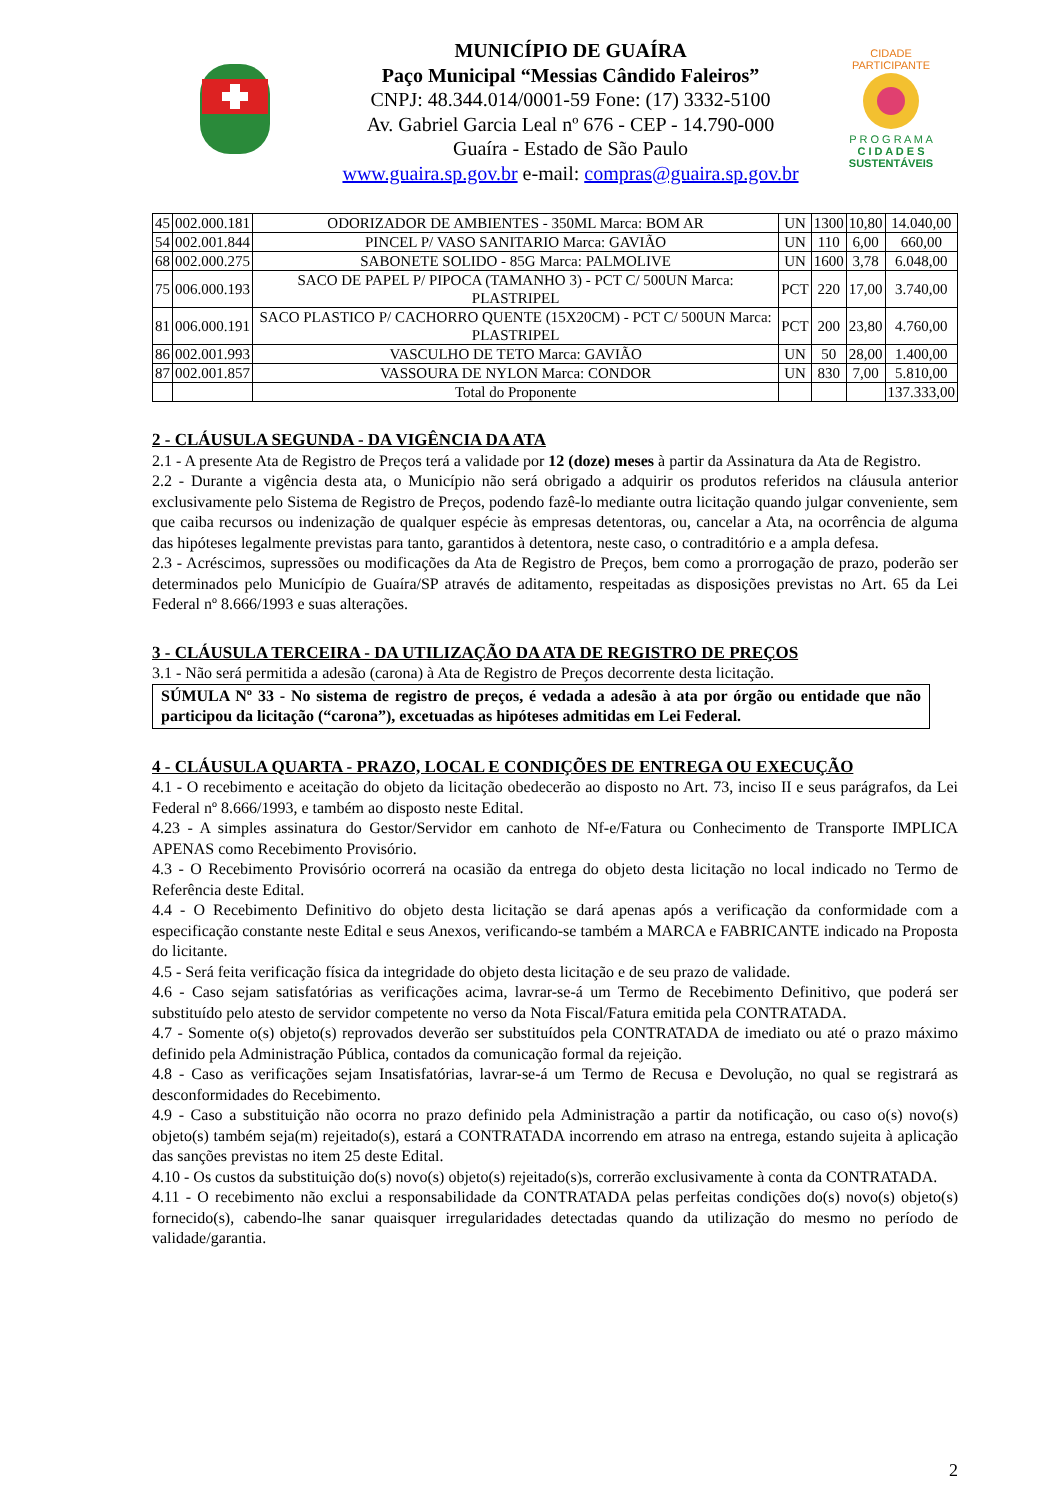MUNICÍPIO DE GUAÍRA
Paço Municipal “Messias Cândido Faleiros”
CNPJ: 48.344.014/0001-59 Fone: (17) 3332-5100
Av. Gabriel Garcia Leal nº 676 - CEP - 14.790-000
Guaíra - Estado de São Paulo
www.guaira.sp.gov.br e-mail: compras@guaira.sp.gov.br
CIDADE PARTICIPANTE
P R O G R A M A
C I D A D E S
SUSTENTÁVEIS
| 45 | 002.000.181 | ODORIZADOR DE AMBIENTES - 350ML Marca: BOM AR | UN | 1300 | 10,80 | 14.040,00 |
| 54 | 002.001.844 | PINCEL P/ VASO SANITARIO Marca: GAVIÃO | UN | 110 | 6,00 | 660,00 |
| 68 | 002.000.275 | SABONETE SOLIDO - 85G Marca: PALMOLIVE | UN | 1600 | 3,78 | 6.048,00 |
| 75 | 006.000.193 | SACO DE PAPEL P/ PIPOCA (TAMANHO 3) - PCT C/ 500UN Marca: PLASTRIPEL | PCT | 220 | 17,00 | 3.740,00 |
| 81 | 006.000.191 | SACO PLASTICO P/ CACHORRO QUENTE (15X20CM) - PCT C/ 500UN Marca: PLASTRIPEL | PCT | 200 | 23,80 | 4.760,00 |
| 86 | 002.001.993 | VASCULHO DE TETO Marca: GAVIÃO | UN | 50 | 28,00 | 1.400,00 |
| 87 | 002.001.857 | VASSOURA DE NYLON Marca: CONDOR | UN | 830 | 7,00 | 5.810,00 |
| | | Total do Proponente | | | | 137.333,00 |
2 - CLÁUSULA SEGUNDA - DA VIGÊNCIA DA ATA
2.1 - A presente Ata de Registro de Preços terá a validade por 12 (doze) meses à partir da Assinatura da Ata de Registro.
2.2 - Durante a vigência desta ata, o Município não será obrigado a adquirir os produtos referidos na cláusula anterior exclusivamente pelo Sistema de Registro de Preços, podendo fazê-lo mediante outra licitação quando julgar conveniente, sem que caiba recursos ou indenização de qualquer espécie às empresas detentoras, ou, cancelar a Ata, na ocorrência de alguma das hipóteses legalmente previstas para tanto, garantidos à detentora, neste caso, o contraditório e a ampla defesa.
2.3 - Acréscimos, supressões ou modificações da Ata de Registro de Preços, bem como a prorrogação de prazo, poderão ser determinados pelo Município de Guaíra/SP através de aditamento, respeitadas as disposições previstas no Art. 65 da Lei Federal nº 8.666/1993 e suas alterações.
3 - CLÁUSULA TERCEIRA - DA UTILIZAÇÃO DA ATA DE REGISTRO DE PREÇOS
3.1 - Não será permitida a adesão (carona) à Ata de Registro de Preços decorrente desta licitação.
SÚMULA Nº 33 - No sistema de registro de preços, é vedada a adesão à ata por órgão ou entidade que não participou da licitação (“carona”), excetuadas as hipóteses admitidas em Lei Federal.
4 - CLÁUSULA QUARTA - PRAZO, LOCAL E CONDIÇÕES DE ENTREGA OU EXECUÇÃO
4.1 - O recebimento e aceitação do objeto da licitação obedecerão ao disposto no Art. 73, inciso II e seus parágrafos, da Lei Federal nº 8.666/1993, e também ao disposto neste Edital.
4.23 - A simples assinatura do Gestor/Servidor em canhoto de Nf-e/Fatura ou Conhecimento de Transporte IMPLICA APENAS como Recebimento Provisório.
4.3 - O Recebimento Provisório ocorrerá na ocasião da entrega do objeto desta licitação no local indicado no Termo de Referência deste Edital.
4.4 - O Recebimento Definitivo do objeto desta licitação se dará apenas após a verificação da conformidade com a especificação constante neste Edital e seus Anexos, verificando-se também a MARCA e FABRICANTE indicado na Proposta do licitante.
4.5 - Será feita verificação física da integridade do objeto desta licitação e de seu prazo de validade.
4.6 - Caso sejam satisfatórias as verificações acima, lavrar-se-á um Termo de Recebimento Definitivo, que poderá ser substituído pelo atesto de servidor competente no verso da Nota Fiscal/Fatura emitida pela CONTRATADA.
4.7 - Somente o(s) objeto(s) reprovados deverão ser substituídos pela CONTRATADA de imediato ou até o prazo máximo definido pela Administração Pública, contados da comunicação formal da rejeição.
4.8 - Caso as verificações sejam Insatisfatórias, lavrar-se-á um Termo de Recusa e Devolução, no qual se registrará as desconformidades do Recebimento.
4.9 - Caso a substituição não ocorra no prazo definido pela Administração a partir da notificação, ou caso o(s) novo(s) objeto(s) também seja(m) rejeitado(s), estará a CONTRATADA incorrendo em atraso na entrega, estando sujeita à aplicação das sanções previstas no item 25 deste Edital.
4.10 - Os custos da substituição do(s) novo(s) objeto(s) rejeitado(s)s, correrão exclusivamente à conta da CONTRATADA.
4.11 - O recebimento não exclui a responsabilidade da CONTRATADA pelas perfeitas condições do(s) novo(s) objeto(s) fornecido(s), cabendo-lhe sanar quaisquer irregularidades detectadas quando da utilização do mesmo no período de validade/garantia.
2